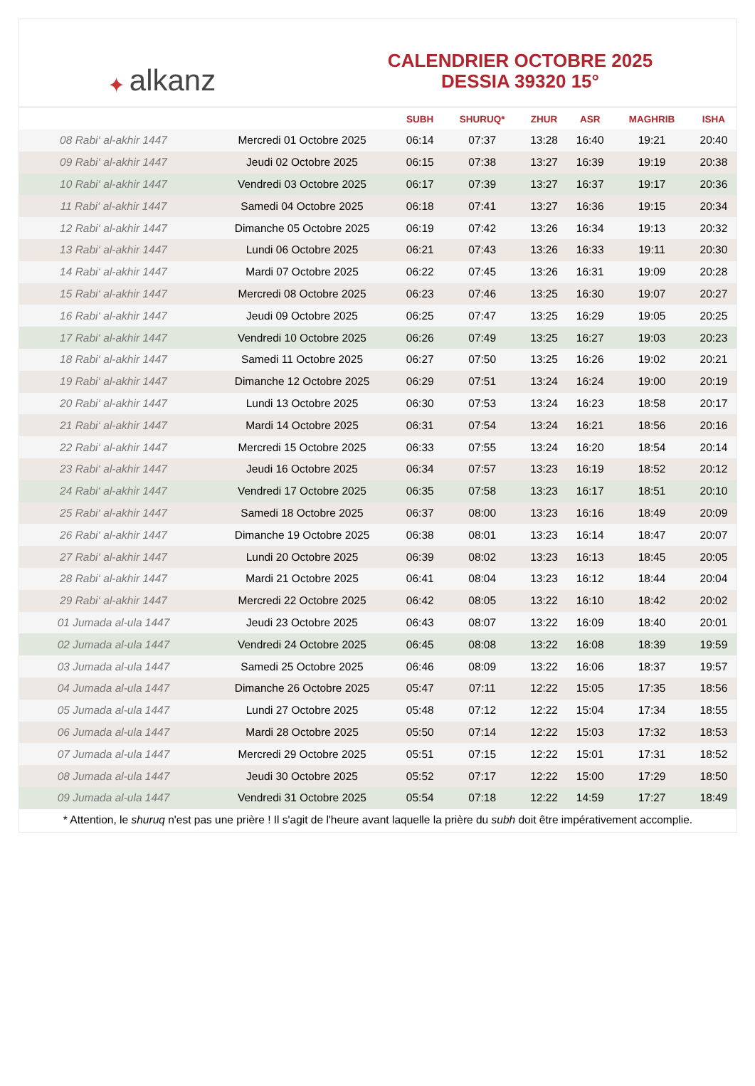✦ alkanz
CALENDRIER OCTOBRE 2025
DESSIA 39320 15°
| | | SUBH | SHURUQ* | ZHUR | ASR | MAGHRIB | ISHA |
| --- | --- | --- | --- | --- | --- | --- | --- |
| 08 Rabi‘ al-akhir 1447 | Mercredi 01 Octobre 2025 | 06:14 | 07:37 | 13:28 | 16:40 | 19:21 | 20:40 |
| 09 Rabi‘ al-akhir 1447 | Jeudi 02 Octobre 2025 | 06:15 | 07:38 | 13:27 | 16:39 | 19:19 | 20:38 |
| 10 Rabi‘ al-akhir 1447 | Vendredi 03 Octobre 2025 | 06:17 | 07:39 | 13:27 | 16:37 | 19:17 | 20:36 |
| 11 Rabi‘ al-akhir 1447 | Samedi 04 Octobre 2025 | 06:18 | 07:41 | 13:27 | 16:36 | 19:15 | 20:34 |
| 12 Rabi‘ al-akhir 1447 | Dimanche 05 Octobre 2025 | 06:19 | 07:42 | 13:26 | 16:34 | 19:13 | 20:32 |
| 13 Rabi‘ al-akhir 1447 | Lundi 06 Octobre 2025 | 06:21 | 07:43 | 13:26 | 16:33 | 19:11 | 20:30 |
| 14 Rabi‘ al-akhir 1447 | Mardi 07 Octobre 2025 | 06:22 | 07:45 | 13:26 | 16:31 | 19:09 | 20:28 |
| 15 Rabi‘ al-akhir 1447 | Mercredi 08 Octobre 2025 | 06:23 | 07:46 | 13:25 | 16:30 | 19:07 | 20:27 |
| 16 Rabi‘ al-akhir 1447 | Jeudi 09 Octobre 2025 | 06:25 | 07:47 | 13:25 | 16:29 | 19:05 | 20:25 |
| 17 Rabi‘ al-akhir 1447 | Vendredi 10 Octobre 2025 | 06:26 | 07:49 | 13:25 | 16:27 | 19:03 | 20:23 |
| 18 Rabi‘ al-akhir 1447 | Samedi 11 Octobre 2025 | 06:27 | 07:50 | 13:25 | 16:26 | 19:02 | 20:21 |
| 19 Rabi‘ al-akhir 1447 | Dimanche 12 Octobre 2025 | 06:29 | 07:51 | 13:24 | 16:24 | 19:00 | 20:19 |
| 20 Rabi‘ al-akhir 1447 | Lundi 13 Octobre 2025 | 06:30 | 07:53 | 13:24 | 16:23 | 18:58 | 20:17 |
| 21 Rabi‘ al-akhir 1447 | Mardi 14 Octobre 2025 | 06:31 | 07:54 | 13:24 | 16:21 | 18:56 | 20:16 |
| 22 Rabi‘ al-akhir 1447 | Mercredi 15 Octobre 2025 | 06:33 | 07:55 | 13:24 | 16:20 | 18:54 | 20:14 |
| 23 Rabi‘ al-akhir 1447 | Jeudi 16 Octobre 2025 | 06:34 | 07:57 | 13:23 | 16:19 | 18:52 | 20:12 |
| 24 Rabi‘ al-akhir 1447 | Vendredi 17 Octobre 2025 | 06:35 | 07:58 | 13:23 | 16:17 | 18:51 | 20:10 |
| 25 Rabi‘ al-akhir 1447 | Samedi 18 Octobre 2025 | 06:37 | 08:00 | 13:23 | 16:16 | 18:49 | 20:09 |
| 26 Rabi‘ al-akhir 1447 | Dimanche 19 Octobre 2025 | 06:38 | 08:01 | 13:23 | 16:14 | 18:47 | 20:07 |
| 27 Rabi‘ al-akhir 1447 | Lundi 20 Octobre 2025 | 06:39 | 08:02 | 13:23 | 16:13 | 18:45 | 20:05 |
| 28 Rabi‘ al-akhir 1447 | Mardi 21 Octobre 2025 | 06:41 | 08:04 | 13:23 | 16:12 | 18:44 | 20:04 |
| 29 Rabi‘ al-akhir 1447 | Mercredi 22 Octobre 2025 | 06:42 | 08:05 | 13:22 | 16:10 | 18:42 | 20:02 |
| 01 Jumada al-ula 1447 | Jeudi 23 Octobre 2025 | 06:43 | 08:07 | 13:22 | 16:09 | 18:40 | 20:01 |
| 02 Jumada al-ula 1447 | Vendredi 24 Octobre 2025 | 06:45 | 08:08 | 13:22 | 16:08 | 18:39 | 19:59 |
| 03 Jumada al-ula 1447 | Samedi 25 Octobre 2025 | 06:46 | 08:09 | 13:22 | 16:06 | 18:37 | 19:57 |
| 04 Jumada al-ula 1447 | Dimanche 26 Octobre 2025 | 05:47 | 07:11 | 12:22 | 15:05 | 17:35 | 18:56 |
| 05 Jumada al-ula 1447 | Lundi 27 Octobre 2025 | 05:48 | 07:12 | 12:22 | 15:04 | 17:34 | 18:55 |
| 06 Jumada al-ula 1447 | Mardi 28 Octobre 2025 | 05:50 | 07:14 | 12:22 | 15:03 | 17:32 | 18:53 |
| 07 Jumada al-ula 1447 | Mercredi 29 Octobre 2025 | 05:51 | 07:15 | 12:22 | 15:01 | 17:31 | 18:52 |
| 08 Jumada al-ula 1447 | Jeudi 30 Octobre 2025 | 05:52 | 07:17 | 12:22 | 15:00 | 17:29 | 18:50 |
| 09 Jumada al-ula 1447 | Vendredi 31 Octobre 2025 | 05:54 | 07:18 | 12:22 | 14:59 | 17:27 | 18:49 |
* Attention, le shuruq n'est pas une prière ! Il s'agit de l'heure avant laquelle la prière du subh doit être impérativement accomplie.